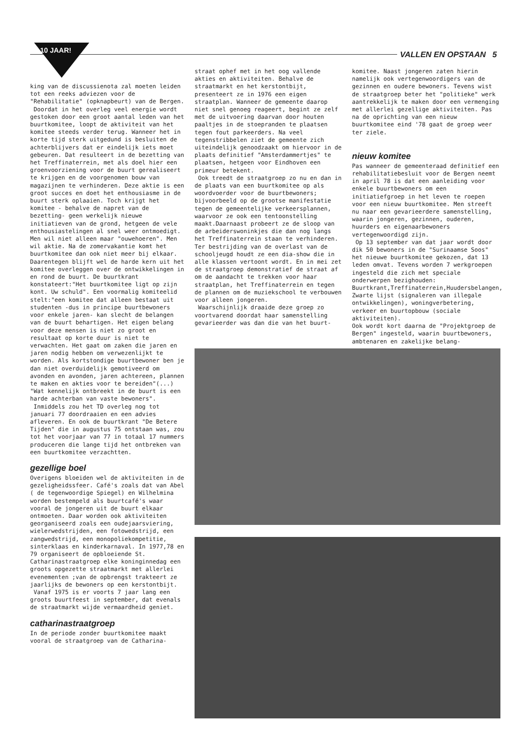10 JAAR! VALLEN EN OPSTAAN 5
king van de discussienota zal moeten leiden tot een reeks adviezen voor de "Rehabilitatie" (opknapbeurt) van de Bergen.
Doordat in het overleg veel energie wordt gestoken door een groot aantal leden van het buurtkomitee, loopt de aktiviteit van het komitee steeds verder terug. Wanneer het in korte tijd sterk uitgedund is besluiten de achterblijvers dat er eindelijk iets moet gebeuren. Dat resulteert in de bezetting van het Treffinaterrein, met als doel hier een groenvoorziening voor de buurt gerealiseert te krijgen en de voorgenomen bouw van magazijnen te verhinderen. Deze aktie is een groot succes en doet het enthousiasme in de buurt sterk oplaaien. Toch krijgt het komitee - behalve de napret van de bezetting- geen werkelijk nieuwe initiatieven van de grond, hetgeen de vele enthousiastelingen al snel weer ontmoedigt. Men wil niet alleen maar "ouwehoeren". Men wil aktie. Na de zomervakantie komt het buurtkomitee dan ook niet meer bij elkaar. Daarentegen blijft wel de harde kern uit het komitee overleggen over de ontwikkelingen in en rond de buurt. De buurtkrant konstateert:"Het buurtkomitee ligt op zijn kont. Uw schuld". Een voormalig komiteelid stelt:"een komitee dat alleen bestaat uit studenten -dus in principe buurtbewoners voor enkele jaren- kan slecht de belangen van de buurt behartigen. Het eigen belang voor deze mensen is niet zo groot en resultaat op korte duur is niet te verwachten. Het gaat om zaken die jaren en jaren nodig hebben om verwezenlijkt te worden. Als kortstondige buurtbewoner ben je dan niet overduidelijk gemotiveerd om avonden en avonden, jaren achtereen, plannen te maken en akties voor te bereiden"(...) "Wat kennelijk ontbreekt in de buurt is een harde achterban van vaste bewoners".
Inmiddels zou het TD overleg nog tot januari 77 doordraaien en een advies afleveren. En ook de buurtkrant "De Betere Tijden" die in augustus 75 ontstaan was, zou tot het voorjaar van 77 in totaal 17 nummers produceren die lange tijd het ontbreken van een buurtkomitee verzachtten.
gezellige boel
Overigens bloeiden wel de aktiviteiten in de gezeligheidssfeer. Café's zoals dat van Abel ( de tegenwoordige Spiegel) en Wilhelmina worden bestempeld als buurtcafé's waar vooral de jongeren uit de buurt elkaar ontmoeten. Daar worden ook aktiviteiten georganiseerd zoals een oudejaarsviering, wielerwedstrijden, een fotowedstrijd, een zangwedstrijd, een monopoliekompetitie, sinterklaas en kinderkarnaval. In 1977,78 en 79 organiseert de opbloeiende St. Catharinastraatgroep elke koninginnedag een groots opgezette straatmarkt met allerlei evenementen ;van de opbrengst trakteert ze jaarlijks de bewoners op een kerstontbijt.
Vanaf 1975 is er voorts 7 jaar lang een groots buurtfeest in september, dat evenals de straatmarkt wijde vermaardheid geniet.
catharinastraatgroep
In de periode zonder buurtkomitee maakt vooral de straatgroep van de Catharina-
straat ophef met in het oog vallende akties en aktiviteiten. Behalve de straatmarkt en het kerstontbijt, presenteert ze in 1976 een eigen straatplan. Wanneer de gemeente daarop niet snel genoeg reageert, begint ze zelf met de uitvoering daarvan door houten paaltjes in de stoepranden te plaatsen tegen fout parkeerders. Na veel tegenstribbelen ziet de gemeente zich uiteindelijk genoodzaakt om hiervoor in de plaats definitief "Amsterdammertjes" te plaatsen, hetgeen voor Eindhoven een primeur betekent.
Ook treedt de straatgroep zo nu en dan in de plaats van een buurtkomitee op als woordvoerder voor de buurtbewoners; bijvoorbeeld op de grootse manifestatie tegen de gemeentelijke verkeersplannen, waarvoor ze ook een tentoonstelling maakt.Daarnaast probeert ze de sloop van de arbeiderswoninkjes die dan nog langs het Treffinaterrein staan te verhinderen. Ter bestrijding van de overlast van de schooljeugd houdt ze een dia-show die in alle klassen vertoont wordt. En in mei zet de straatgroep demonstratief de straat af om de aandacht te trekken voor haar straatplan, het Treffinaterrein en tegen de plannen om de muziekschool te verbouwen voor alleen jongeren.
Waarschijnlijk draaide deze groep zo voortvarend doordat haar samenstelling gevarieerder was dan die van het buurt-
komitee. Naast jongeren zaten hierin namelijk ook vertegenwoordigers van de gezinnen en oudere bewoners. Tevens wist de straatgroep beter het "politieke" werk aantrekkelijk te maken door een vermenging met allerlei gezellige aktiviteiten. Pas na de oprichting van een nieuw buurtkomitee eind '78 gaat de groep weer ter ziele.
nieuw komitee
Pas wanneer de gemeenteraad definitief een rehabilitatiebesluit voor de Bergen neemt in april 78 is dat een aanleiding voor enkele buurtbewoners om een initiatiefgroep in het leven te roepen voor een nieuw buurtkomitee. Men streeft nu naar een gevarieerdere samenstelling, waarin jongeren, gezinnen, ouderen, huurders en eigenaarbewoners vertegenwoordigd zijn.
Op 13 september van dat jaar wordt door dik 50 bewoners in de "Surinaamse Soos" het nieuwe buurtkomitee gekozen, dat 13 leden omvat. Tevens worden 7 werkgroepen ingesteld die zich met speciale onderwerpen bezighouden: Buurtkrant,Treffinaterrein,Huudersbelangen, Zwarte lijst (signaleren van illegale ontwikkelingen), woningverbetering, verkeer en buurtopbouw (sociale aktiviteiten).
Ook wordt kort daarna de "Projektgroep de Bergen" ingesteld, waarin buurtbewoners, ambtenaren en zakelijke belang-